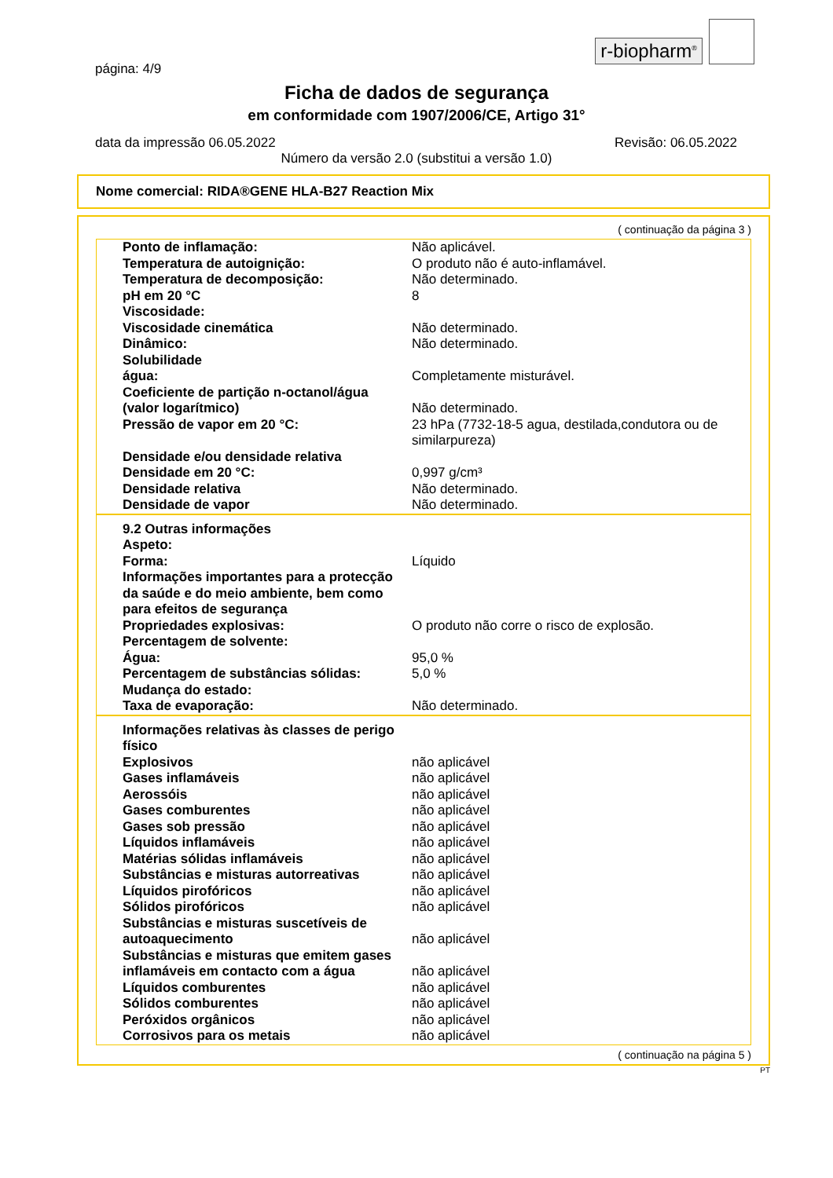r-biopharm<sup>®</sup>
página: 4/9
Ficha de dados de segurança
em conformidade com 1907/2006/CE, Artigo 31°
data da impressão 06.05.2022 Revisão: 06.05.2022
Número da versão 2.0 (substitui a versão 1.0)
Nome comercial: RIDA®GENE HLA-B27 Reaction Mix
( continuação da página 3 )
| Ponto de inflamação: | Não aplicável. |
| Temperatura de autoignição: | O produto não é auto-inflamável. |
| Temperatura de decomposição: | Não determinado. |
| pH em 20 °C | 8 |
| Viscosidade: | |
| Viscosidade cinemática | Não determinado. |
| Dinâmico: | Não determinado. |
| Solubilidade | |
| água: | Completamente misturável. |
| Coeficiente de partição n-octanol/água (valor logarítmico) | Não determinado. |
| Pressão de vapor em 20 °C: | 23 hPa (7732-18-5 agua, destilada,condutora ou de similarpureza) |
| Densidade e/ou densidade relativa | |
| Densidade em 20 °C: | 0,997 g/cm³ |
| Densidade relativa | Não determinado. |
| Densidade de vapor | Não determinado. |
| 9.2 Outras informações | |
| Aspeto: | |
| Forma: | Líquido |
| Informações importantes para a protecção da saúde e do meio ambiente, bem como para efeitos de segurança | |
| Propriedades explosivas: | O produto não corre o risco de explosão. |
| Percentagem de solvente: | |
| Água: | 95,0 % |
| Percentagem de substâncias sólidas: | 5,0 % |
| Mudança do estado: | |
| Taxa de evaporação: | Não determinado. |
| Informações relativas às classes de perigo físico | |
| Explosivos | não aplicável |
| Gases inflamáveis | não aplicável |
| Aerossóis | não aplicável |
| Gases comburentes | não aplicável |
| Gases sob pressão | não aplicável |
| Líquidos inflamáveis | não aplicável |
| Matérias sólidas inflamáveis | não aplicável |
| Substâncias e misturas autorreativas | não aplicável |
| Líquidos pirofóricos | não aplicável |
| Sólidos pirofóricos | não aplicável |
| Substâncias e misturas suscetíveis de autoaquecimento | não aplicável |
| Substâncias e misturas que emitem gases inflamáveis em contacto com a água | não aplicável |
| Líquidos comburentes | não aplicável |
| Sólidos comburentes | não aplicável |
| Peróxidos orgânicos | não aplicável |
| Corrosivos para os metais | não aplicável |
( continuação na página 5 )
PT